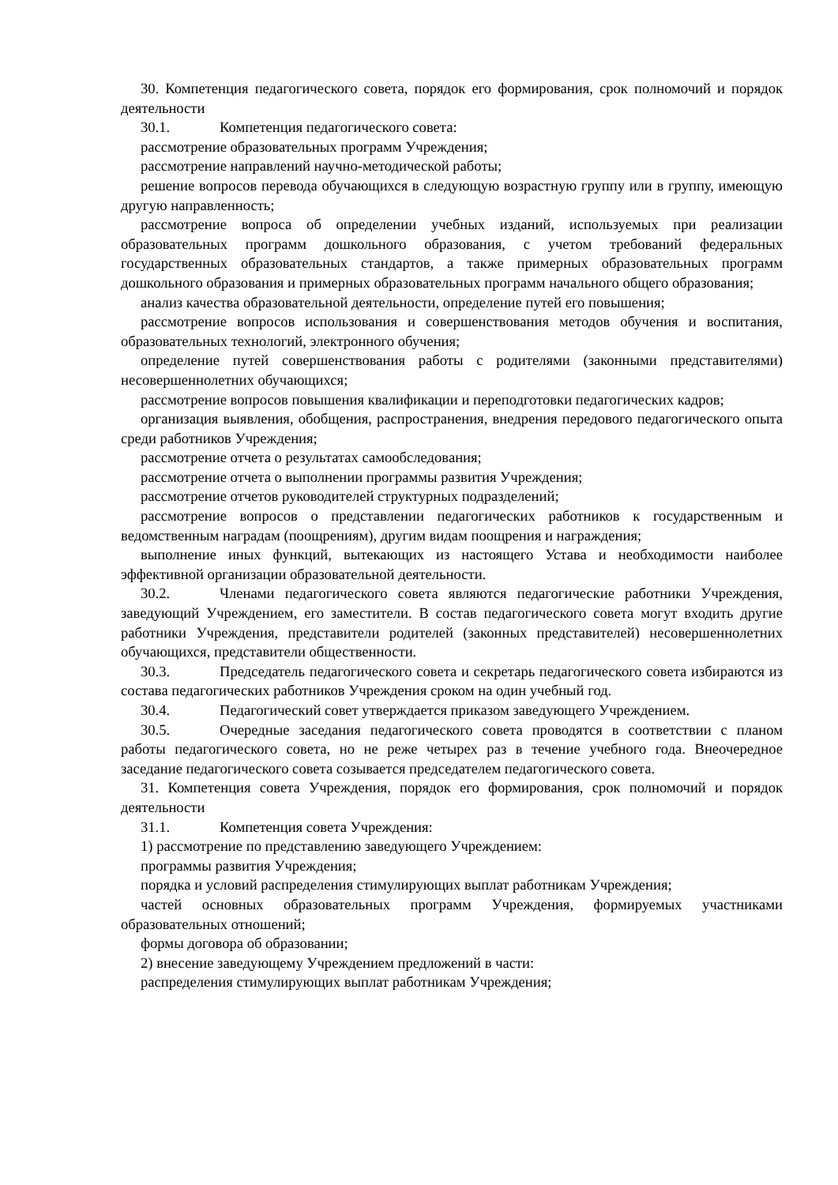30. Компетенция педагогического совета, порядок его формирования, срок полномочий и порядок деятельности
30.1. Компетенция педагогического совета:
рассмотрение образовательных программ Учреждения;
рассмотрение направлений научно-методической работы;
решение вопросов перевода обучающихся в следующую возрастную группу или в группу, имеющую другую направленность;
рассмотрение вопроса об определении учебных изданий, используемых при реализации образовательных программ дошкольного образования, с учетом требований федеральных государственных образовательных стандартов, а также примерных образовательных программ дошкольного образования и примерных образовательных программ начального общего образования;
анализ качества образовательной деятельности, определение путей его повышения;
рассмотрение вопросов использования и совершенствования методов обучения и воспитания, образовательных технологий, электронного обучения;
определение путей совершенствования работы с родителями (законными представителями) несовершеннолетних обучающихся;
рассмотрение вопросов повышения квалификации и переподготовки педагогических кадров;
организация выявления, обобщения, распространения, внедрения передового педагогического опыта среди работников Учреждения;
рассмотрение отчета о результатах самообследования;
рассмотрение отчета о выполнении программы развития Учреждения;
рассмотрение отчетов руководителей структурных подразделений;
рассмотрение вопросов о представлении педагогических работников к государственным и ведомственным наградам (поощрениям), другим видам поощрения и награждения;
выполнение иных функций, вытекающих из настоящего Устава и необходимости наиболее эффективной организации образовательной деятельности.
30.2. Членами педагогического совета являются педагогические работники Учреждения, заведующий Учреждением, его заместители. В состав педагогического совета могут входить другие работники Учреждения, представители родителей (законных представителей) несовершеннолетних обучающихся, представители общественности.
30.3. Председатель педагогического совета и секретарь педагогического совета избираются из состава педагогических работников Учреждения сроком на один учебный год.
30.4. Педагогический совет утверждается приказом заведующего Учреждением.
30.5. Очередные заседания педагогического совета проводятся в соответствии с планом работы педагогического совета, но не реже четырех раз в течение учебного года. Внеочередное заседание педагогического совета созывается председателем педагогического совета.
31. Компетенция совета Учреждения, порядок его формирования, срок полномочий и порядок деятельности
31.1. Компетенция совета Учреждения:
1) рассмотрение по представлению заведующего Учреждением:
программы развития Учреждения;
порядка и условий распределения стимулирующих выплат работникам Учреждения;
частей основных образовательных программ Учреждения, формируемых участниками образовательных отношений;
формы договора об образовании;
2) внесение заведующему Учреждением предложений в части:
распределения стимулирующих выплат работникам Учреждения;